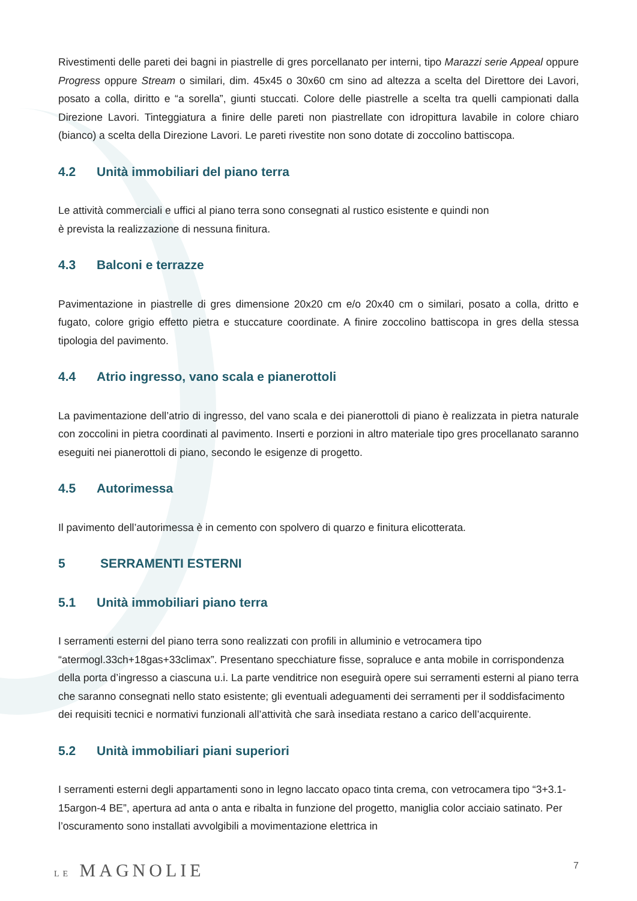Rivestimenti delle pareti dei bagni in piastrelle di gres porcellanato per interni, tipo Marazzi serie Appeal oppure Progress oppure Stream o similari, dim. 45x45 o 30x60 cm sino ad altezza a scelta del Direttore dei Lavori, posato a colla, diritto e “a sorella”, giunti stuccati. Colore delle piastrelle a scelta tra quelli campionati dalla Direzione Lavori. Tinteggiatura a finire delle pareti non piastrellate con idropittura lavabile in colore chiaro (bianco) a scelta della Direzione Lavori. Le pareti rivestite non sono dotate di zoccolino battiscopa.
4.2 Unità immobiliari del piano terra
Le attività commerciali e uffici al piano terra sono consegnati al rustico esistente e quindi non
è prevista la realizzazione di nessuna finitura.
4.3 Balconi e terrazze
Pavimentazione in piastrelle di gres dimensione 20x20 cm e/o 20x40 cm o similari, posato a colla, dritto e fugato, colore grigio effetto pietra e stuccature coordinate. A finire zoccolino battiscopa in gres della stessa tipologia del pavimento.
4.4 Atrio ingresso, vano scala e pianerottoli
La pavimentazione dell’atrio di ingresso, del vano scala e dei pianerottoli di piano è realizzata in pietra naturale con zoccolini in pietra coordinati al pavimento. Inserti e porzioni in altro materiale tipo gres procellanato saranno eseguiti nei pianerottoli di piano, secondo le esigenze di progetto.
4.5 Autorimessa
Il pavimento dell’autorimessa è in cemento con spolvero di quarzo e finitura elicotterata.
5 SERRAMENTI ESTERNI
5.1 Unità immobiliari piano terra
I serramenti esterni del piano terra sono realizzati con profili in alluminio e vetrocamera tipo “atermogl.33ch+18gas+33climax”. Presentano specchiature fisse, sopraluce e anta mobile in corrispondenza della porta d’ingresso a ciascuna u.i. La parte venditrice non eseguirà opere sui serramenti esterni al piano terra che saranno consegnati nello stato esistente; gli eventuali adeguamenti dei serramenti per il soddisfacimento dei requisiti tecnici e normativi funzionali all’attività che sarà insediata restano a carico dell’acquirente.
5.2 Unità immobiliari piani superiori
I serramenti esterni degli appartamenti sono in legno laccato opaco tinta crema, con vetrocamera tipo “3+3.1-15argon-4 BE”, apertura ad anta o anta e ribalta in funzione del progetto, maniglia color acciaio satinato. Per l’oscuramento sono installati avvolgibili a movimentazione elettrica in
LE MAGNOLIE
7